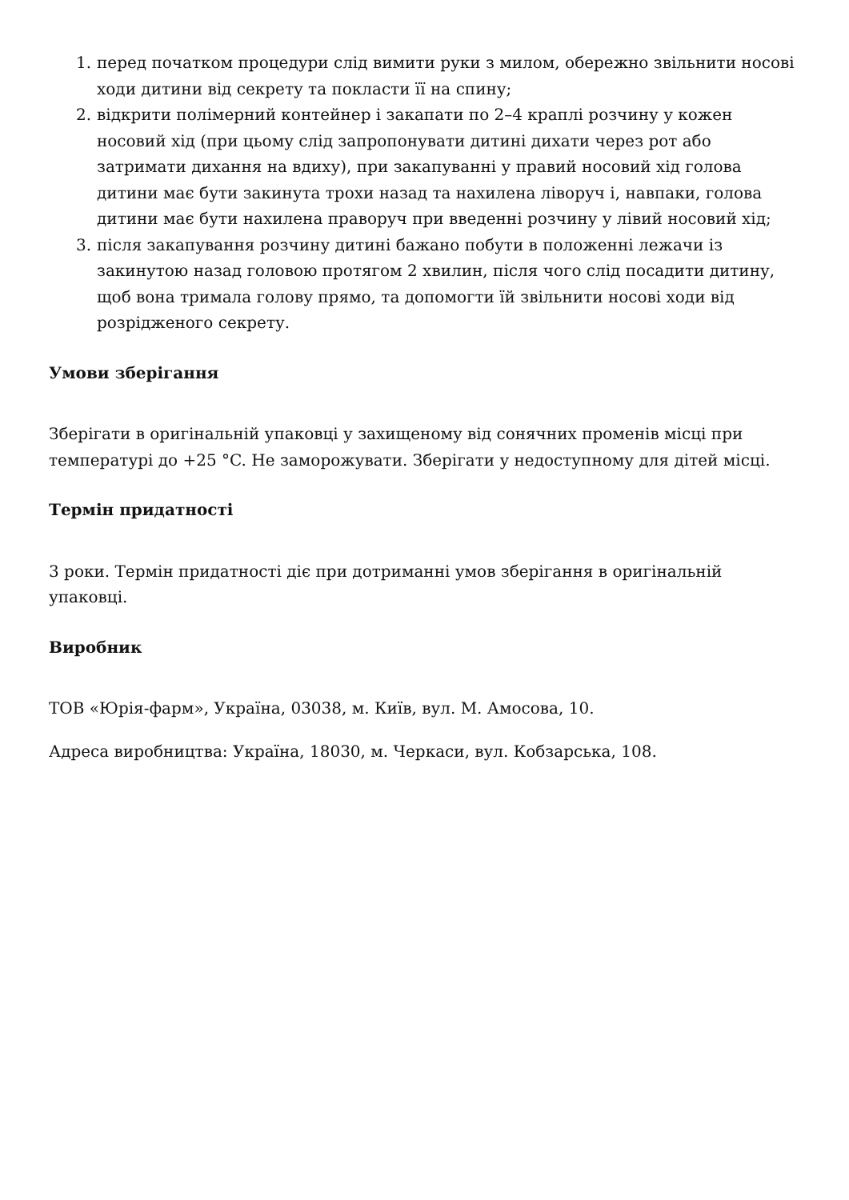1. перед початком процедури слід вимити руки з милом, обережно звільнити носові ходи дитини від секрету та покласти її на спину;
2. відкрити полімерний контейнер і закапати по 2–4 краплі розчину у кожен носовий хід (при цьому слід запропонувати дитині дихати через рот або затримати дихання на вдиху), при закапуванні у правий носовий хід голова дитини має бути закинута трохи назад та нахилена ліворуч і, навпаки, голова дитини має бути нахилена праворуч при введенні розчину у лівий носовий хід;
3. після закапування розчину дитині бажано побути в положенні лежачи із закинутою назад головою протягом 2 хвилин, після чого слід посадити дитину, щоб вона тримала голову прямо, та допомогти їй звільнити носові ходи від розрідженого секрету.
Умови зберігання
Зберігати в оригінальній упаковці у захищеному від сонячних променів місці при температурі до +25 °C. Не заморожувати. Зберігати у недоступному для дітей місці.
Термін придатності
3 роки. Термін придатності діє при дотриманні умов зберігання в оригінальній упаковці.
Виробник
ТОВ «Юрія-фарм», Україна, 03038, м. Київ, вул. М. Амосова, 10.
Адреса виробництва: Україна, 18030, м. Черкаси, вул. Кобзарська, 108.